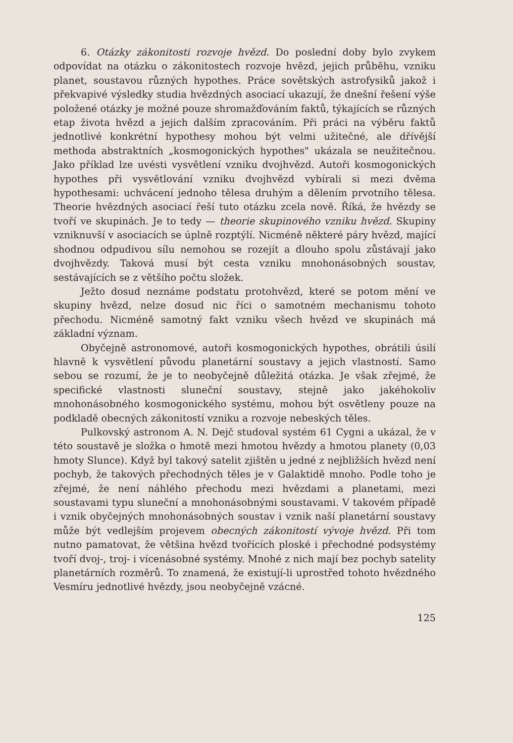6. Otázky zákonitosti rozvoje hvězd. Do poslední doby bylo zvykem odpovídat na otázku o zákonitostech rozvoje hvězd, jejich průběhu, vzniku planet, soustavou různých hypothes. Práce sovětských astrofysiků jakož i překvapivé výsledky studia hvězdných asociací ukazují, že dnešní řešení výše položené otázky je možné pouze shromažďováním faktů, týkajících se různých etap života hvězd a jejich dalším zpracováním. Při práci na výběru faktů jednotlivé konkrétní hypothesy mohou být velmi užitečné, ale dřívější methoda abstraktních „kosmogonických hypothes" ukázala se neužitečnou. Jako příklad lze uvésti vysvětlení vzniku dvojhvězd. Autoři kosmogonických hypothes při vysvětlování vzniku dvojhvězd vybírali si mezi dvěma hypothesami: uchvácení jednoho tělesa druhým a dělením prvotního tělesa. Theorie hvězdných asociací řeší tuto otázku zcela nově. Říká, že hvězdy se tvoří ve skupinách. Je to tedy — theorie skupinového vzniku hvězd. Skupiny vzniknuvší v asociacích se úplně rozptýlí. Nicméně některé páry hvězd, mající shodnou odpudivou sílu nemohou se rozejít a dlouho spolu zůstávají jako dvojhvězdy. Taková musí být cesta vzniku mnohonásobných soustav, sestávajících se z většího počtu složek.
Ježto dosud neznáme podstatu protohvězd, které se potom mění ve skupiny hvězd, nelze dosud nic říci o samotném mechanismu tohoto přechodu. Nicméně samotný fakt vzniku všech hvězd ve skupinách má základní význam.
Obyčejně astronomové, autoři kosmogonických hypothes, obrátili úsilí hlavně k vysvětlení původu planetární soustavy a jejich vlastností. Samo sebou se rozumí, že je to neobyčejně důležitá otázka. Je však zřejmé, že specifické vlastnosti sluneční soustavy, stejně jako jakéhokoliv mnohonásobného kosmogonického systému, mohou být osvětleny pouze na podkladě obecných zákonitostí vzniku a rozvoje nebeských těles.
Pulkovský astronom A. N. Dejč studoval systém 61 Cygni a ukázal, že v této soustavě je složka o hmotě mezi hmotou hvězdy a hmotou planety (0,03 hmoty Slunce). Když byl takový satelit zjištěn u jedné z nejbližších hvězd není pochyb, že takových přechodných těles je v Galaktidě mnoho. Podle toho je zřejmé, že není náhlého přechodu mezi hvězdami a planetami, mezi soustavami typu sluneční a mnohonásobnými soustavami. V takovém případě i vznik obyčejných mnohonásobných soustav i vznik naší planetární soustavy může být vedlejším projevem obecných zákonitostí vývoje hvězd. Při tom nutno pamatovat, že většina hvězd tvořících ploské i přechodné podsystémy tvoří dvoj-, troj- i vícenásobné systémy. Mnohé z nich mají bez pochyb satelity planetárních rozměrů. To znamená, že existují-li uprostřed tohoto hvězdného Vesmíru jednotlivé hvězdy, jsou neobyčejně vzácné.
125